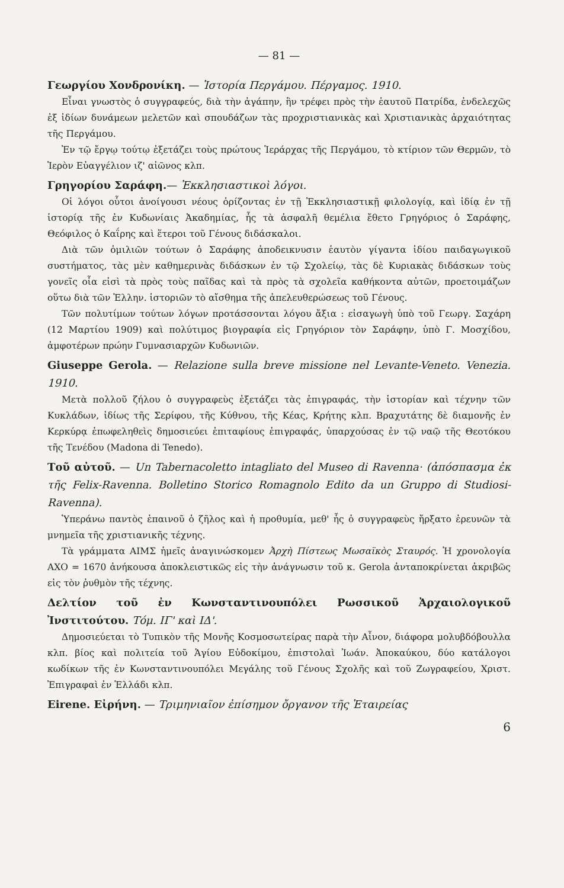— 81 —
Γεωργίου Χονδρονίκη. — Ἱστορία Περγάμου. Πέργαμος. 1910.
Εἶναι γνωστὸς ὁ συγγραφεύς, διὰ τὴν ἀγάπην, ἣν τρέφει πρὸς τὴν ἑαυτοῦ Πατρίδα, ἐνδελεχῶς ἐξ ἰδίων δυνάμεων μελετῶν καὶ σπουδάζων τὰς προχριστιανικὰς καὶ Χριστιανικὰς ἀρχαιότητας τῆς Περγάμου.
Ἐν τῷ ἔργῳ τούτῳ ἐξετάζει τοὺς πρώτους Ἱεράρχας τῆς Περγάμου, τὸ κτίριον τῶν Θερμῶν, τὸ Ἱερὸν Εὐαγγέλιον ιζ' αἰῶνος κλπ.
Γρηγορίου Σαράφη.— Ἐκκλησιαστικοὶ λόγοι.
Οἱ λόγοι οὗτοι ἀνοίγουσι νέους ὁρίζοντας ἐν τῇ Ἐκκλησιαστικῇ φιλολογίᾳ, καὶ ἰδίᾳ ἐν τῇ ἱστορίᾳ τῆς ἐν Κυδωνίαις Ἀκαδημίας, ἧς τὰ ἀσφαλῆ θεμέλια ἔθετο Γρηγόριος ὁ Σαράφης, Θεόφιλος ὁ Καΐρης καὶ ἕτεροι τοῦ Γένους διδάσκαλοι.
Διὰ τῶν ὁμιλιῶν τούτων ὁ Σαράφης ἀποδεικνυσιν ἑαυτὸν γίγαντα ἰδίου παιδαγωγικοῦ συστήματος, τὰς μὲν καθημερινὰς διδάσκων ἐν τῷ Σχολείῳ, τὰς δὲ Κυριακὰς διδάσκων τοὺς γονεῖς οἷα εἰσὶ τὰ πρὸς τοὺς παῖδας καὶ τὰ πρὸς τὰ σχολεῖα καθήκοντα αὐτῶν, προετοιμάζων οὕτω διὰ τῶν Ἑλλην. ἱστοριῶν τὸ αἴσθημα τῆς ἀπελευθερώσεως τοῦ Γένους.
Τῶν πολυτίμων τούτων λόγων προτάσσονται λόγου ἄξια : εἰσαγωγὴ ὑπὸ τοῦ Γεωργ. Σαχάρη (12 Μαρτίου 1909) καὶ πολύτιμος βιογραφία εἰς Γρηγόριον τὸν Σαράφην, ὑπὸ Γ. Μοσχίδου, ἀμφοτέρων πρώην Γυμνασιαρχῶν Κυδωνιῶν.
Giuseppe Gerola. — Relazione sulla breve missione nel Levante-Veneto. Venezia. 1910.
Μετὰ πολλοῦ ζήλου ὁ συγγραφεὺς ἐξετάζει τὰς ἐπιγραφάς, τὴν ἱστορίαν καὶ τέχνην τῶν Κυκλάδων, ἰδίως τῆς Σερίφου, τῆς Κύθνου, τῆς Κέας, Κρήτης κλπ. Βραχυτάτης δὲ διαμονῆς ἐν Κερκύρᾳ ἐπωφεληθεὶς δημοσιεύει ἐπιταφίους ἐπιγραφάς, ὑπαρχούσας ἐν τῷ ναῷ τῆς Θεοτόκου τῆς Τενέδου (Madona di Tenedo).
Τοῦ αὐτοῦ. — Un Tabernacoletto intagliato del Museo di Ravenna· (ἀπόσπασμα ἐκ τῆς Felix-Ravenna. Bolletino Storico Romagnolo Edito da un Gruppo di Studiosi-Ravenna).
Ὑπεράνω παντὸς ἐπαινοῦ ὁ ζῆλος καὶ ἡ προθυμία, μεθ' ἧς ὁ συγγραφεὺς ἤρξατο ἐρευνῶν τὰ μνημεῖα τῆς χριστιανικῆς τέχνης.
Τὰ γράμματα ΑΙΜΣ ἡμεῖς ἀναγινώσκομεν Ἀρχὴ Πίστεως Μωσαϊκὸς Σταυρός. Ἡ χρονολογία ΑΧΟ = 1670 ἀνήκουσα ἀποκλειστικῶς εἰς τὴν ἀνάγνωσιν τοῦ κ. Gerola ἀνταποκρίνεται ἀκριβῶς εἰς τὸν ῥυθμὸν τῆς τέχνης.
Δελτίον τοῦ ἐν Κωνσταντινουπόλει Ρωσσικοῦ Ἀρχαιολογικοῦ Ἰνστιτούτου. Τόμ. ΙΓ' καὶ ΙΔ'.
Δημοσιεύεται τὸ Τυπικὸν τῆς Μονῆς Κοσμοσωτείρας παρὰ τὴν Αἶνον, διάφορα μολυβδόβουλλα κλπ. βίος καὶ πολιτεία τοῦ Ἁγίου Εὐδοκίμου, ἐπιστολαὶ Ἰωάν. Ἀποκαύκου, δύο κατάλογοι κωδίκων τῆς ἐν Κωνσταντινουπόλει Μεγάλης τοῦ Γένους Σχολῆς καὶ τοῦ Ζωγραφείου, Χριστ. Ἐπιγραφαὶ ἐν Ἑλλάδι κλπ.
Eirene. Εἰρήνη. — Τριμηνιαῖον ἐπίσημον ὄργανον τῆς Ἑταιρείας
6